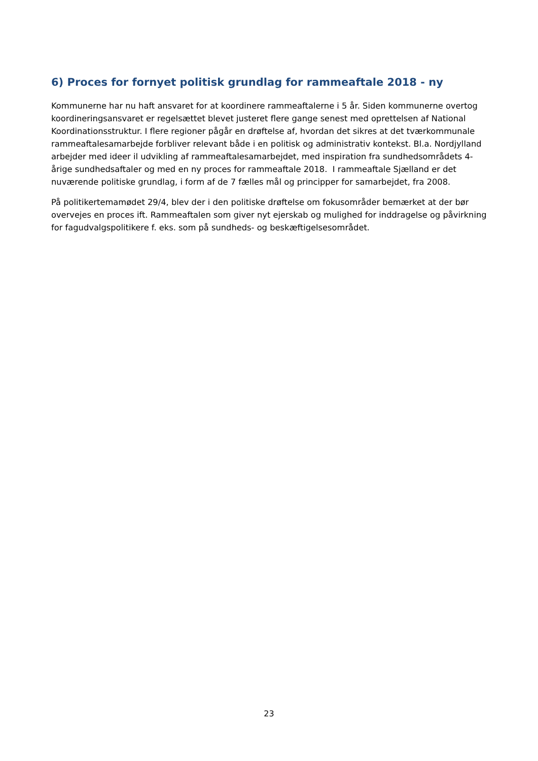6) Proces for fornyet politisk grundlag for rammeaftale 2018 - ny
Kommunerne har nu haft ansvaret for at koordinere rammeaftalerne i 5 år. Siden kommunerne overtog koordineringsansvaret er regelsættet blevet justeret flere gange senest med oprettelsen af National Koordinationsstruktur. I flere regioner pågår en drøftelse af, hvordan det sikres at det tværkommunale rammeaftalesamarbejde forbliver relevant både i en politisk og administrativ kontekst. Bl.a. Nordjylland arbejder med ideer il udvikling af rammeaftalesamarbejdet, med inspiration fra sundhedsområdets 4-årige sundhedsaftaler og med en ny proces for rammeaftale 2018. I rammeaftale Sjælland er det nuværende politiske grundlag, i form af de 7 fælles mål og principper for samarbejdet, fra 2008.
På politikertemamødet 29/4, blev der i den politiske drøftelse om fokusområder bemærket at der bør overvejes en proces ift. Rammeaftalen som giver nyt ejerskab og mulighed for inddragelse og påvirkning for fagudvalgspolitikere f. eks. som på sundheds- og beskæftigelsesområdet.
23